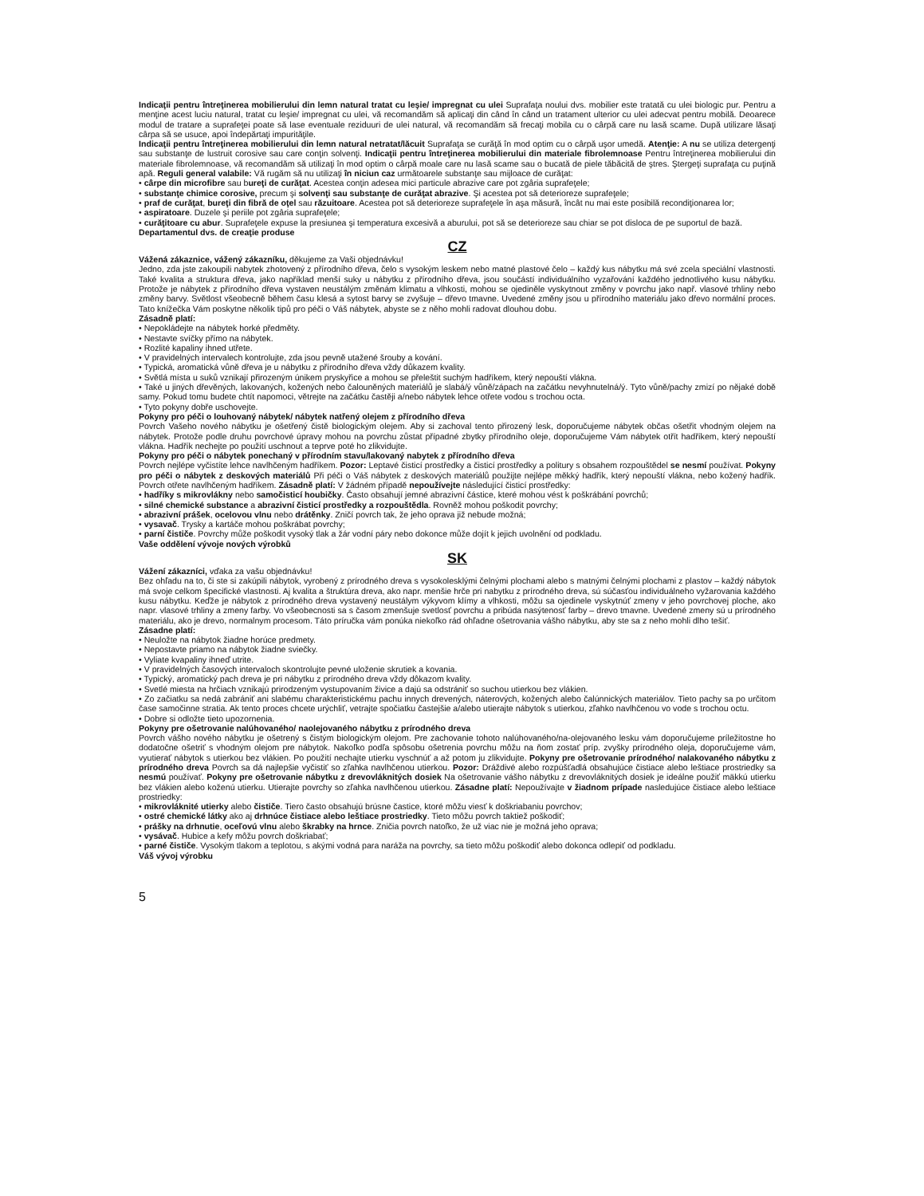Indicaţii pentru întreţinerea mobilierului din lemn natural tratat cu leşie/ impregnat cu ulei Suprafaţa noului dvs. mobilier este tratată cu ulei biologic pur. Pentru a menţine acest luciu natural, tratat cu leşie/ impregnat cu ulei, vă recomandăm să aplicaţi din când în când un tratament ulterior cu ulei adecvat pentru mobilă. Deoarece modul de tratare a suprafeţei poate să lase eventuale reziduuri de ulei natural, vă recomandăm să frecaţi mobila cu o cârpă care nu lasă scame. După utilizare lăsaţi cârpa să se usuce, apoi îndepărtaţi impurităţile.
Indicaţii pentru întreţinerea mobilierului din lemn natural netratat/lăcuit Suprafaţa se curăţă în mod optim cu o cârpă uşor umedă. Atenţie: A nu se utiliza detergenţi sau substanţe de lustruit corosive sau care conţin solvenţi. Indicaţii pentru întreţinerea mobilierului din materiale fibrolemnoase Pentru întreţinerea mobilierului din materiale fibrolemnoase, vă recomandăm să utilizaţi în mod optim o cârpă moale care nu lasă scame sau o bucată de piele tăbăcită de ştres. Ştergeţi suprafaţa cu puţină apă. Reguli general valabile: Vă rugăm să nu utilizaţi în niciun caz următoarele substanţe sau mijloace de curăţat:
• cârpe din microfibre sau bureţi de curăţat. Acestea conţin adesea mici particule abrazive care pot zgâria suprafeţele;
• substanţe chimice corosive, precum şi solvenţi sau substanţe de curăţat abrazive. Şi acestea pot să deterioreze suprafeţele;
• praf de curăţat, bureţi din fibră de oţel sau răzuitoare. Acestea pot să deterioreze suprafeţele în aşa măsură, încât nu mai este posibilă recondiţionarea lor;
• aspiratoare. Duzele şi periile pot zgâria suprafeţele;
• curăţitoare cu abur. Suprafeţele expuse la presiunea şi temperatura excesivă a aburului, pot să se deterioreze sau chiar se pot disloca de pe suportul de bază.
Departamentul dvs. de creaţie produse
CZ
Vážená zákaznice, vážený zákazníku, děkujeme za Vaši objednávku!
Jedno, zda jste zakoupili nabytek zhotovený z přírodního dřeva, čelo s vysokým leskem nebo matné plastové čelo – každý kus nábytku má své zcela speciální vlastnosti. Také kvalita a struktura dřeva, jako například menší suky u nábytku z přírodního dřeva, jsou součástí individuálního vyzařování každého jednotlivého kusu nábytku. Protože je nábytek z přírodního dřeva vystaven neustálým změnám klimatu a vlhkosti, mohou se ojediněle vyskytnout změny v povrchu jako např. vlasové trhliny nebo změny barvy. Světlost všeobecně během času klesá a sytost barvy se zvyšuje – dřevo tmavne. Uvedené změny jsou u přírodního materiálu jako dřevo normální proces. Tato knížečka Vám poskytne několik tipů pro péči o Váš nábytek, abyste se z něho mohli radovat dlouhou dobu.
Zásadně platí:
• Nepokládejte na nábytek horké předměty.
• Nestavte svíčky přímo na nábytek.
• Rozlité kapaliny ihned utřete.
• V pravidelných intervalech kontrolujte, zda jsou pevně utažené šrouby a kování.
• Typická, aromatická vůně dřeva je u nábytku z přírodního dřeva vždy důkazem kvality.
• Světlá místa u suků vznikají přirozeným únikem pryskyřice a mohou se přeleštit suchým hadříkem, který nepouští vlákna.
• Také u jiných dřevěných, lakovaných, kožených nebo čalouněných materiálů je slabá/ý vůně/zápach na začátku nevyhnutelná/ý. Tyto vůně/pachy zmizí po nějaké době samy. Pokud tomu budete chtít napomoci, větrejte na začátku častěji a/nebo nábytek lehce otřete vodou s trochou octa.
• Tyto pokyny dobře uschovejte.
Pokyny pro péči o louhovaný nábytek/ nábytek natřený olejem z přírodního dřeva
Povrch Vašeho nového nábytku je ošetřený čistě biologickým olejem. Aby si zachoval tento přirozený lesk, doporučujeme nábytek občas ošetřit vhodným olejem na nábytek. Protože podle druhu povrchové úpravy mohou na povrchu zůstat případné zbytky přírodního oleje, doporučujeme Vám nábytek otřít hadříkem, který nepouští vlákna. Hadřík nechejte po použití uschnout a teprve poté ho zlikvidujte.
Pokyny pro péči o nábytek ponechaný v přírodním stavu/lakovaný nabytek z přírodního dřeva
Povrch nejlépe vyčistíte lehce navlhčeným hadříkem. Pozor: Leptavé čisticí prostředky a čisticí prostředky a politury s obsahem rozpouštědel se nesmí používat. Pokyny pro péči o nábytek z deskových materiálů Při péči o Váš nábytek z deskových materiálů použijte nejlépe měkký hadřík, který nepouští vlákna, nebo kožený hadřík. Povrch otřete navlhčeným hadříkem. Zásadně platí: V žádném případě nepoužívejte následující čisticí prostředky:
• hadříky s mikrovlákny nebo samočisticí houbičky. Často obsahují jemné abrazivní částice, které mohou vést k poškrábání povrchů;
• silné chemické substance a abrazivní čisticí prostředky a rozpouštědla. Rovněž mohou poškodit povrchy;
• abrazivní prášek, ocelovou vlnu nebo drátěnky. Zničí povrch tak, že jeho oprava již nebude možná;
• vysavač. Trysky a kartáče mohou poškrábat povrchy;
• parní čističe. Povrchy může poškodit vysoký tlak a žár vodní páry nebo dokonce může dojít k jejich uvolnění od podkladu.
Vaše oddělení vývoje nových výrobků
SK
Vážení zákazníci, vďaka za vašu objednávku!
Bez ohľadu na to, či ste si zakúpili nábytok, vyrobený z prírodného dreva s vysokolesklými čelnými plochami alebo s matnými čelnými plochami z plastov – každý nábytok má svoje celkom špecifické vlastnosti. Aj kvalita a štruktúra dreva, ako napr. menšie hrče pri nabytku z prírodného dreva, sú súčasťou individuálneho vyžarovania každého kusu nábytku. Keďže je nábytok z prírodného dreva vystavený neustálym výkyvom klímy a vlhkosti, môžu sa ojedinele vyskytnúť zmeny v jeho povrchovej ploche, ako napr. vlasové trhliny a zmeny farby. Vo všeobecnosti sa s časom zmenšuje svetlosť povrchu a pribúda nasýtenosť farby – drevo tmavne. Uvedené zmeny sú u prírodného materiálu, ako je drevo, normalnym procesom. Táto príručka vám ponúka niekoľko rád ohľadne ošetrovania vášho nábytku, aby ste sa z neho mohli dlho tešiť.
Zásadne platí:
• Neuložte na nábytok žiadne horúce predmety.
• Nepostavte priamo na nábytok žiadne sviečky.
• Vyliate kvapaliny ihneď utrite.
• V pravidelných časových intervaloch skontrolujte pevné uloženie skrutiek a kovania.
• Typický, aromatický pach dreva je pri nábytku z prírodného dreva vždy dôkazom kvality.
• Svetlé miesta na hrčiach vznikajú prirodzeným vystupovaním živice a dajú sa odstrániť so suchou utierkou bez vlákien.
• Zo začiatku sa nedá zabrániť ani slabému charakteristickému pachu innych drevených, náterových, kožených alebo čalúnnických materiálov. Tieto pachy sa po určitom čase samočinne stratia. Ak tento proces chcete urýchliť, vetrajte spočiatku častejšie a/alebo utierajte nábytok s utierkou, zľahko navlhčenou vo vode s trochou octu.
• Dobre si odložte tieto upozornenia.
Pokyny pre ošetrovanie nalúhovaného/ naolejovaného nábytku z prírodného dreva
Povrch vášho nového nábytku je ošetrený s čistým biologickým olejom. Pre zachovanie tohoto nalúhovaného/na-olejovaného lesku vám doporučujeme príležitostne ho dodatočne ošetriť s vhodným olejom pre nábytok. Nakoľko podľa spôsobu ošetrenia povrchu môžu na ňom zostať príp. zvyšky prírodného oleja, doporučujeme vám, vyutierať nábytok s utierkou bez vlákien. Po použití nechajte utierku vyschnúť a až potom ju zlikvidujte. Pokyny pre ošetrovanie prírodného/ nalakovaného nábytku z prírodného dreva Povrch sa dá najlepšie vyčistiť so zľahka navlhčenou utierkou. Pozor: Dráždivé alebo rozpúšťadlá obsahujúce čistiace alebo leštiace prostriedky sa nesmú používať. Pokyny pre ošetrovanie nábytku z drevovláknitých dosiek Na ošetrovanie vášho nábytku z drevovláknitých dosiek je ideálne použiť mäkkú utierku bez vlákien alebo koženú utierku. Utierajte povrchy so zľahka navlhčenou utierkou. Zásadne platí: Nepoužívajte v žiadnom prípade nasledujúce čistiace alebo leštiace prostriedky:
• mikrovláknité utierky alebo čističe. Tiero často obsahujú brúsne častice, ktoré môžu viesť k doškriabaniu povrchov;
• ostré chemické látky ako aj drhnúce čistiace alebo leštiace prostriedky. Tieto môžu povrch taktiež poškodiť;
• prášky na drhnutie, oceľovú vlnu alebo škrabky na hrnce. Zničia povrch natoľko, že už viac nie je možná jeho oprava;
• vysávač. Hubice a kefy môžu povrch doškriabať;
• parné čističe. Vysokým tlakom a teplotou, s akými vodná para naráža na povrchy, sa tieto môžu poškodiť alebo dokonca odlepiť od podkladu.
Váš vývoj výrobku
5